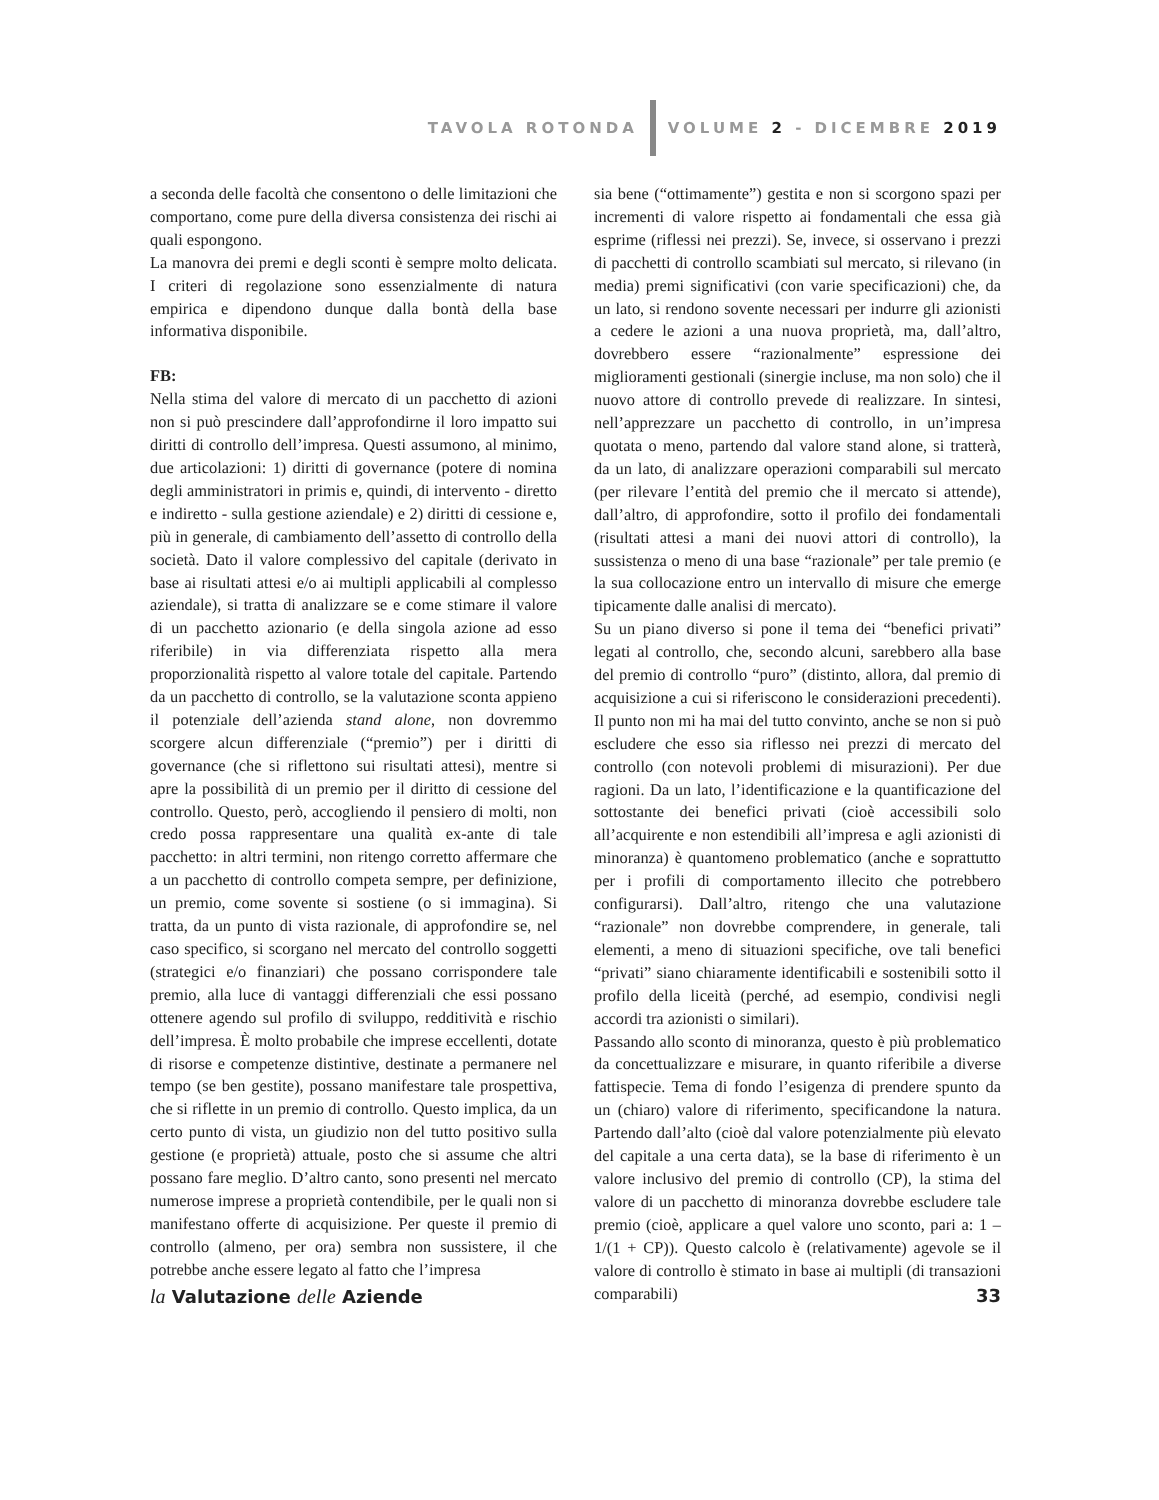TAVOLA ROTONDA VOLUME 2 - DICEMBRE 2019
a seconda delle facoltà che consentono o delle limitazioni che comportano, come pure della diversa consistenza dei rischi ai quali espongono.
La manovra dei premi e degli sconti è sempre molto delicata. I criteri di regolazione sono essenzialmente di natura empirica e dipendono dunque dalla bontà della base informativa disponibile.
FB:
Nella stima del valore di mercato di un pacchetto di azioni non si può prescindere dall’approfondirne il loro impatto sui diritti di controllo dell’impresa. Questi assumono, al minimo, due articolazioni: 1) diritti di governance (potere di nomina degli amministratori in primis e, quindi, di intervento - diretto e indiretto - sulla gestione aziendale) e 2) diritti di cessione e, più in generale, di cambiamento dell’assetto di controllo della società. Dato il valore complessivo del capitale (derivato in base ai risultati attesi e/o ai multipli applicabili al complesso aziendale), si tratta di analizzare se e come stimare il valore di un pacchetto azionario (e della singola azione ad esso riferibile) in via differenziata rispetto alla mera proporzionalità rispetto al valore totale del capitale. Partendo da un pacchetto di controllo, se la valutazione sconta appieno il potenziale dell’azienda stand alone, non dovremmo scorgere alcun differenziale (“premio”) per i diritti di governance (che si riflettono sui risultati attesi), mentre si apre la possibilità di un premio per il diritto di cessione del controllo. Questo, però, accogliendo il pensiero di molti, non credo possa rappresentare una qualità ex-ante di tale pacchetto: in altri termini, non ritengo corretto affermare che a un pacchetto di controllo competa sempre, per definizione, un premio, come sovente si sostiene (o si immagina). Si tratta, da un punto di vista razionale, di approfondire se, nel caso specifico, si scorgano nel mercato del controllo soggetti (strategici e/o finanziari) che possano corrispondere tale premio, alla luce di vantaggi differenziali che essi possano ottenere agendo sul profilo di sviluppo, redditività e rischio dell’impresa. È molto probabile che imprese eccellenti, dotate di risorse e competenze distintive, destinate a permanere nel tempo (se ben gestite), possano manifestare tale prospettiva, che si riflette in un premio di controllo. Questo implica, da un certo punto di vista, un giudizio non del tutto positivo sulla gestione (e proprietà) attuale, posto che si assume che altri possano fare meglio. D’altro canto, sono presenti nel mercato numerose imprese a proprietà contendibile, per le quali non si manifestano offerte di acquisizione. Per queste il premio di controllo (almeno, per ora) sembra non sussistere, il che potrebbe anche essere legato al fatto che l’impresa
sia bene (“ottimamente”) gestita e non si scorgono spazi per incrementi di valore rispetto ai fondamentali che essa già esprime (riflessi nei prezzi). Se, invece, si osservano i prezzi di pacchetti di controllo scambiati sul mercato, si rilevano (in media) premi significativi (con varie specificazioni) che, da un lato, si rendono sovente necessari per indurre gli azionisti a cedere le azioni a una nuova proprietà, ma, dall’altro, dovrebbero essere “razionalmente” espressione dei miglioramenti gestionali (sinergie incluse, ma non solo) che il nuovo attore di controllo prevede di realizzare. In sintesi, nell’apprezzare un pacchetto di controllo, in un’impresa quotata o meno, partendo dal valore stand alone, si tratterà, da un lato, di analizzare operazioni comparabili sul mercato (per rilevare l’entità del premio che il mercato si attende), dall’altro, di approfondire, sotto il profilo dei fondamentali (risultati attesi a mani dei nuovi attori di controllo), la sussistenza o meno di una base “razionale” per tale premio (e la sua collocazione entro un intervallo di misure che emerge tipicamente dalle analisi di mercato).
Su un piano diverso si pone il tema dei “benefici privati” legati al controllo, che, secondo alcuni, sarebbero alla base del premio di controllo “puro” (distinto, allora, dal premio di acquisizione a cui si riferiscono le considerazioni precedenti). Il punto non mi ha mai del tutto convinto, anche se non si può escludere che esso sia riflesso nei prezzi di mercato del controllo (con notevoli problemi di misurazioni). Per due ragioni. Da un lato, l’identificazione e la quantificazione del sottostante dei benefici privati (cioè accessibili solo all’acquirente e non estendibili all’impresa e agli azionisti di minoranza) è quantomeno problematico (anche e soprattutto per i profili di comportamento illecito che potrebbero configurarsi). Dall’altro, ritengo che una valutazione “razionale” non dovrebbe comprendere, in generale, tali elementi, a meno di situazioni specifiche, ove tali benefici “privati” siano chiaramente identificabili e sostenibili sotto il profilo della liceità (perché, ad esempio, condivisi negli accordi tra azionisti o similari).
Passando allo sconto di minoranza, questo è più problematico da concettualizzare e misurare, in quanto riferibile a diverse fattispecie. Tema di fondo l’esigenza di prendere spunto da un (chiaro) valore di riferimento, specificandone la natura. Partendo dall’alto (cioè dal valore potenzialmente più elevato del capitale a una certa data), se la base di riferimento è un valore inclusivo del premio di controllo (CP), la stima del valore di un pacchetto di minoranza dovrebbe escludere tale premio (cioè, applicare a quel valore uno sconto, pari a: 1 – 1/(1 + CP)). Questo calcolo è (relativamente) agevole se il valore di controllo è stimato in base ai multipli (di transazioni comparabili)
la Valutazione delle Aziende 33